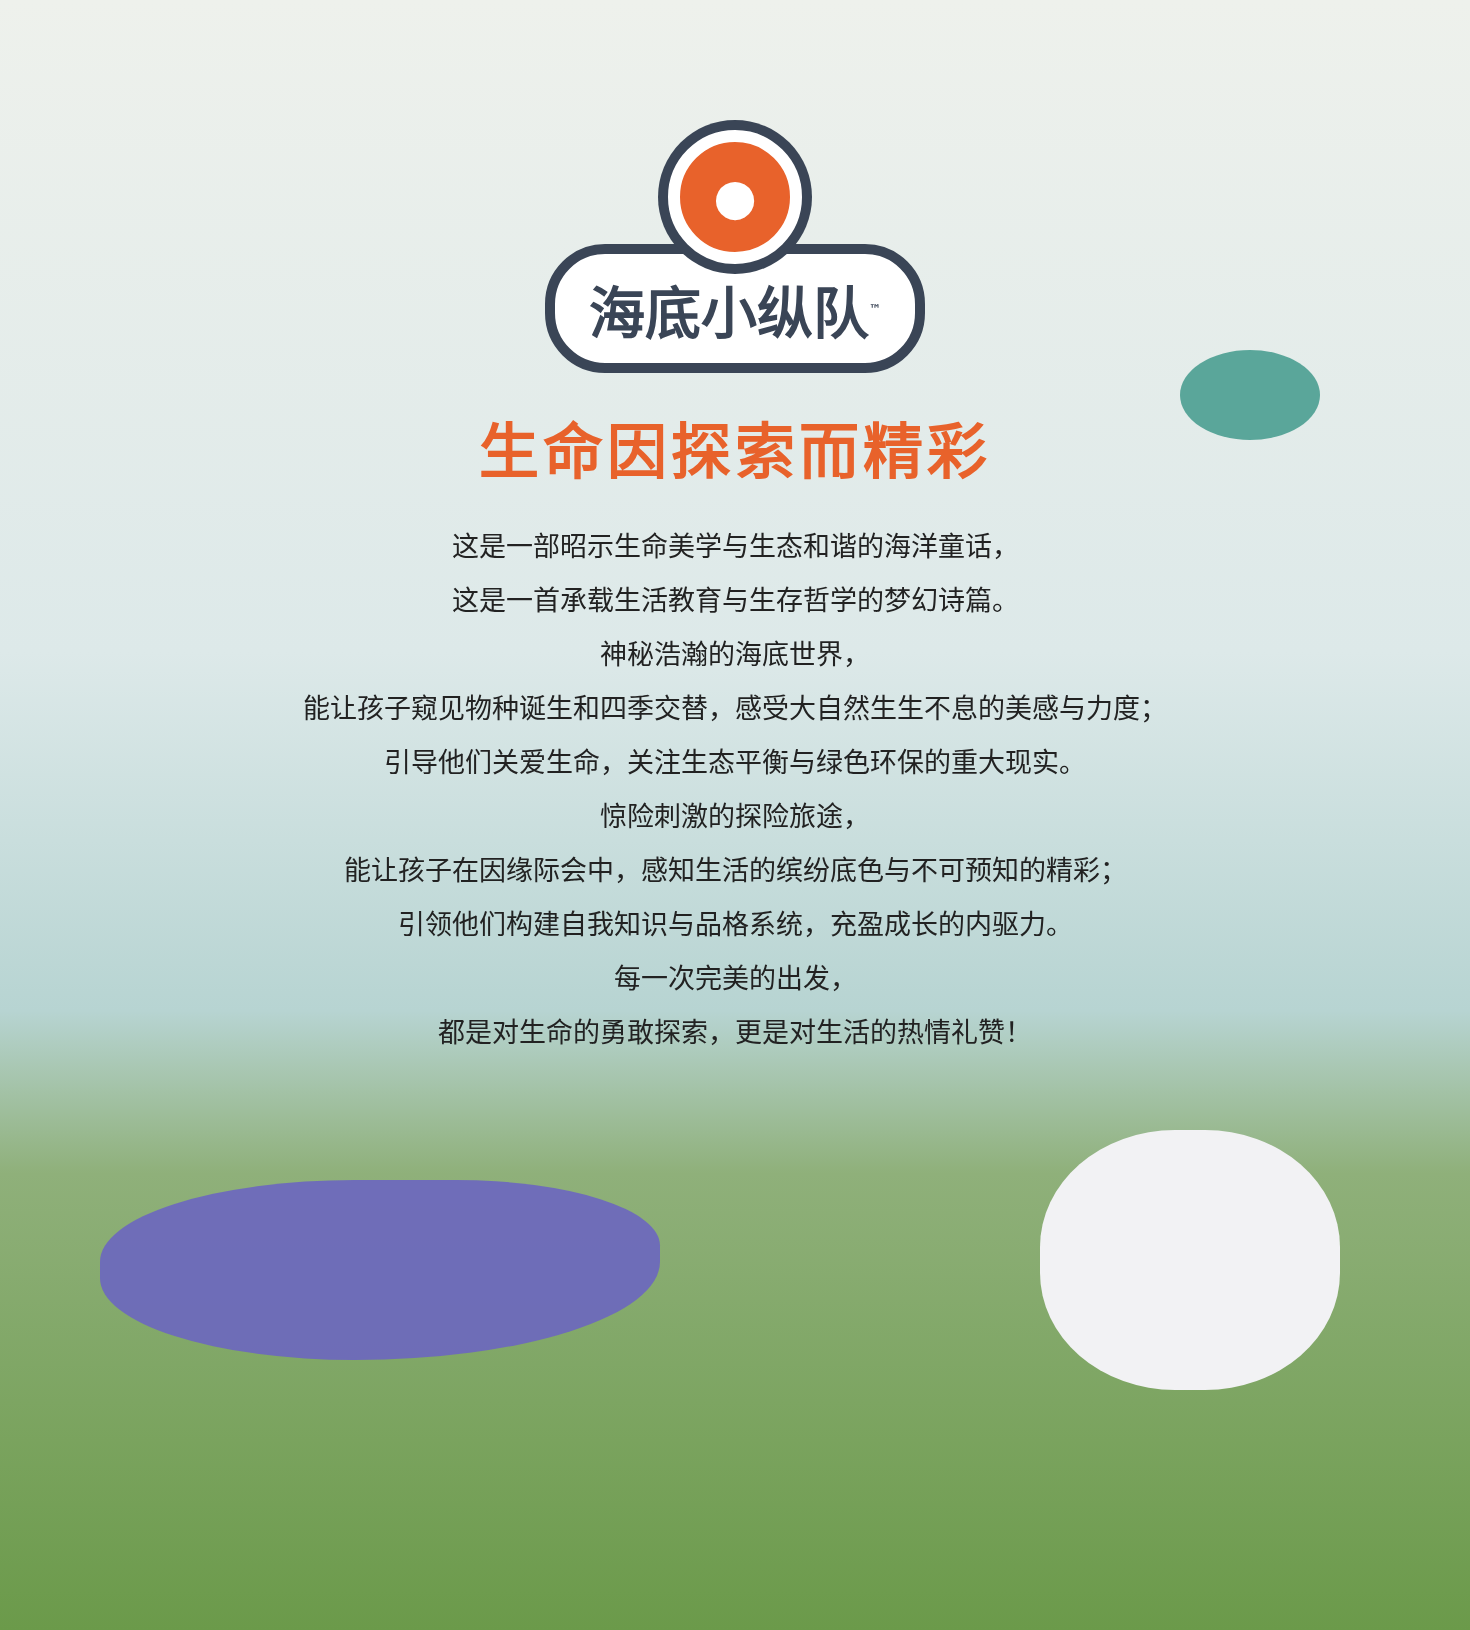●
海底小纵队<sup>™</sup>
生命因探索而精彩
这是一部昭示生命美学与生态和谐的海洋童话，
这是一首承载生活教育与生存哲学的梦幻诗篇。
神秘浩瀚的海底世界，
能让孩子窥见物种诞生和四季交替，感受大自然生生不息的美感与力度；
引导他们关爱生命，关注生态平衡与绿色环保的重大现实。
惊险刺激的探险旅途，
能让孩子在因缘际会中，感知生活的缤纷底色与不可预知的精彩；
引领他们构建自我知识与品格系统，充盈成长的内驱力。
每一次完美的出发，
都是对生命的勇敢探索，更是对生活的热情礼赞！